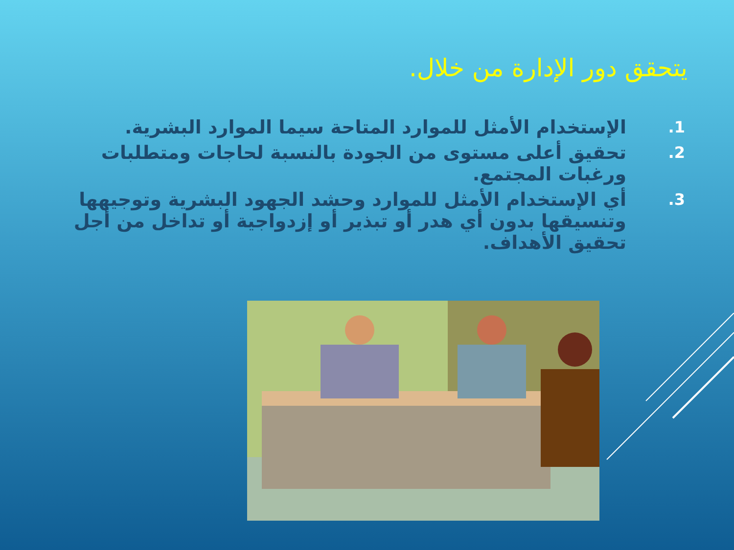يتحقق دور الإدارة من خلال.
1. الإستخدام الأمثل للموارد المتاحة سيما الموارد البشرية.
2. تحقيق أعلى مستوى من الجودة بالنسبة لحاجات ومتطلبات ورغبات المجتمع.
3. أي الإستخدام الأمثل للموارد وحشد الجهود البشرية وتوجيهها وتنسيقها بدون أي هدر أو تبذير أو إزدواجية أو تداخل من أجل تحقيق الأهداف.